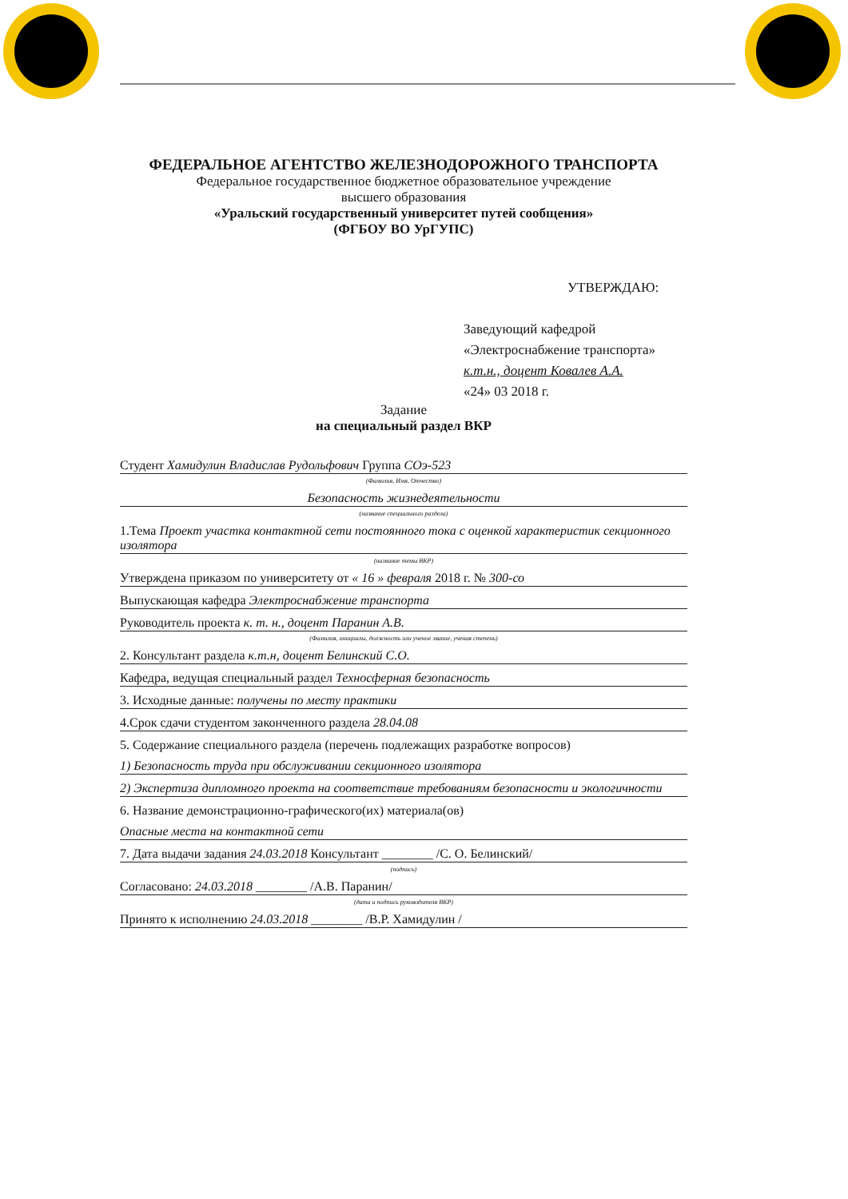ФЕДЕРАЛЬНОЕ АГЕНТСТВО ЖЕЛЕЗНОДОРОЖНОГО ТРАНСПОРТА
Федеральное государственное бюджетное образовательное учреждение
высшего образования
«Уральский государственный университет путей сообщения»
(ФГБОУ ВО УрГУПС)
УТВЕРЖДАЮ:
Заведующий кафедрой
«Электроснабжение транспорта»
к.т.н., доцент Ковалев А.А.
«24» 03 2018 г.
Задание
на специальный раздел ВКР
Студент Хамидулин Владислав Рудольфович Группа СОэ-523
(Фамилия, Имя, Отчество)
Безопасность жизнедеятельности
(название специального раздела)
1.Тема Проект участка контактной сети постоянного тока с оценкой характеристик секционного изолятора
(название темы ВКР)
Утверждена приказом по университету от « 16 » февраля 2018 г. № 300-со
Выпускающая кафедра Электроснабжение транспорта
Руководитель проекта к. т. н., доцент Паранин А.В.
(Фамилия, инициалы, должность или ученое звание, ученая степень)
2. Консультант раздела к.т.н, доцент Белинский С.О.
Кафедра, ведущая специальный раздел Техносферная безопасность
3. Исходные данные: получены по месту практики
4.Срок сдачи студентом законченного раздела 28.04.08
5. Содержание специального раздела (перечень подлежащих разработке вопросов)
1) Безопасность труда при обслуживании секционного изолятора
2) Экспертиза дипломного проекта на соответствие требованиям безопасности и экологичности
6. Название демонстрационно-графического(их) материала(ов)
Опасные места на контактной сети
7. Дата выдачи задания 24.03.2018 Консультант ________ /С. О. Белинский/
(подпись)
Согласовано: 24.03.2018 ________ /А.В. Паранин/
(дата и подпись руководителя ВКР)
Принято к исполнению 24.03.2018 ________ /В.Р. Хамидулин /